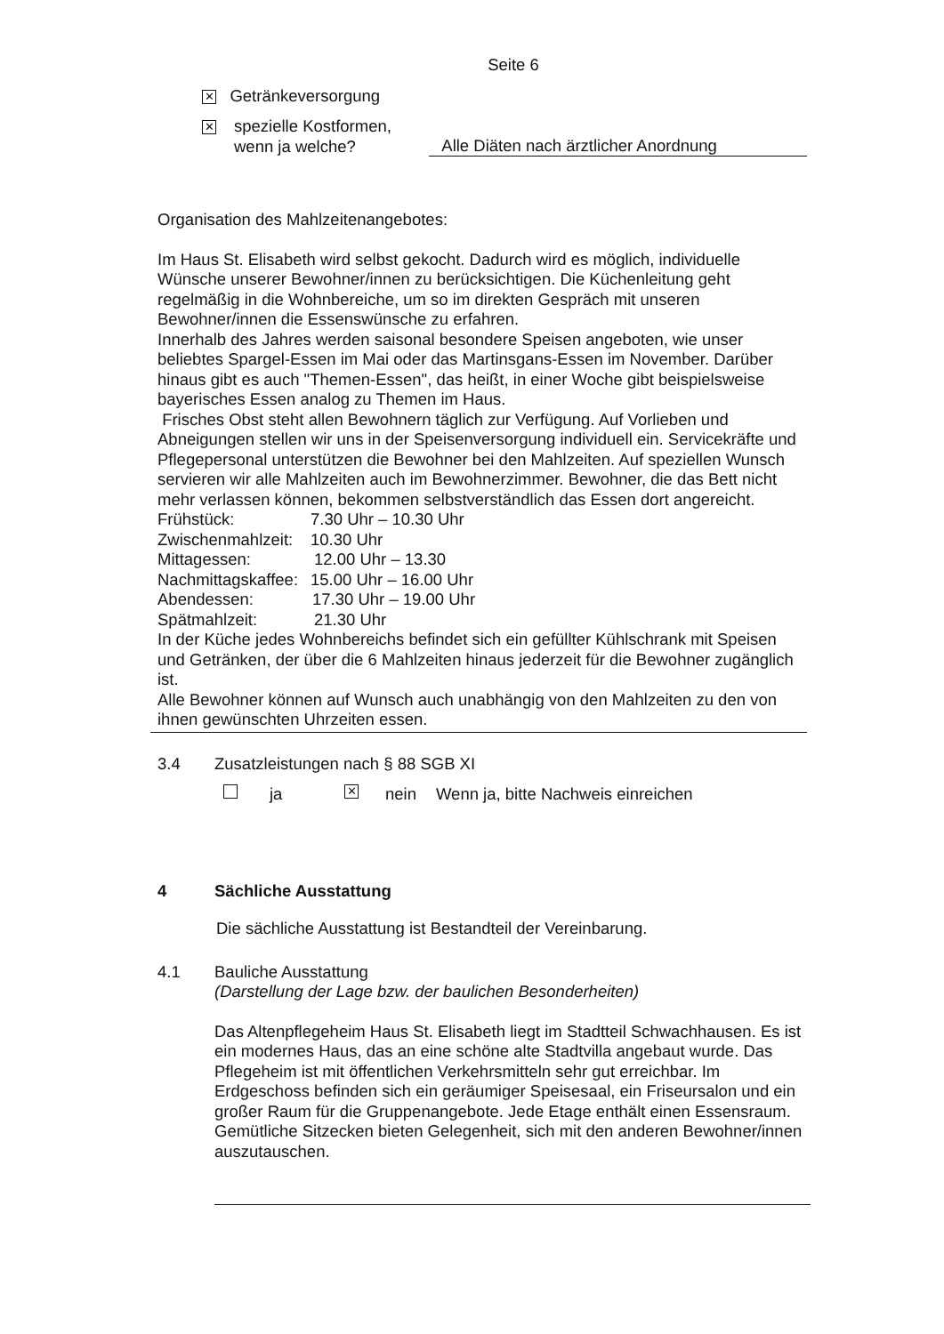Seite 6
✕ Getränkeversorgung
✕
spezielle Kostformen,
wenn ja welche?
Alle Diäten nach ärztlicher Anordnung
Organisation des Mahlzeitenangebotes:
Im Haus St. Elisabeth wird selbst gekocht. Dadurch wird es möglich, individuelle Wünsche unserer Bewohner/innen zu berücksichtigen. Die Küchenleitung geht regelmäßig in die Wohnbereiche, um so im direkten Gespräch mit unseren Bewohner/innen die Essenswünsche zu erfahren.
Innerhalb des Jahres werden saisonal besondere Speisen angeboten, wie unser beliebtes Spargel-Essen im Mai oder das Martinsgans-Essen im November. Darüber hinaus gibt es auch "Themen-Essen", das heißt, in einer Woche gibt beispielsweise bayerisches Essen analog zu Themen im Haus.
Frisches Obst steht allen Bewohnern täglich zur Verfügung. Auf Vorlieben und Abneigungen stellen wir uns in der Speisenversorgung individuell ein. Servicekräfte und Pflegepersonal unterstützen die Bewohner bei den Mahlzeiten. Auf speziellen Wunsch servieren wir alle Mahlzeiten auch im Bewohnerzimmer. Bewohner, die das Bett nicht mehr verlassen können, bekommen selbstverständlich das Essen dort angereicht.
Frühstück: 7.30 Uhr – 10.30 Uhr
Zwischenmahlzeit: 10.30 Uhr
Mittagessen: 12.00 Uhr – 13.30
Nachmittagskaffee: 15.00 Uhr – 16.00 Uhr
Abendessen: 17.30 Uhr – 19.00 Uhr
Spätmahlzeit: 21.30 Uhr
In der Küche jedes Wohnbereichs befindet sich ein gefüllter Kühlschrank mit Speisen und Getränken, der über die 6 Mahlzeiten hinaus jederzeit für die Bewohner zugänglich ist.
Alle Bewohner können auf Wunsch auch unabhängig von den Mahlzeiten zu den von ihnen gewünschten Uhrzeiten essen.
3.4 Zusatzleistungen nach § 88 SGB XI
ja ✕ nein Wenn ja, bitte Nachweis einreichen
4 Sächliche Ausstattung
Die sächliche Ausstattung ist Bestandteil der Vereinbarung.
4.1 Bauliche Ausstattung
(Darstellung der Lage bzw. der baulichen Besonderheiten)
Das Altenpflegeheim Haus St. Elisabeth liegt im Stadtteil Schwachhausen. Es ist ein modernes Haus, das an eine schöne alte Stadtvilla angebaut wurde. Das Pflegeheim ist mit öffentlichen Verkehrsmitteln sehr gut erreichbar. Im Erdgeschoss befinden sich ein geräumiger Speisesaal, ein Friseursalon und ein großer Raum für die Gruppenangebote. Jede Etage enthält einen Essensraum. Gemütliche Sitzecken bieten Gelegenheit, sich mit den anderen Bewohner/innen auszutauschen.